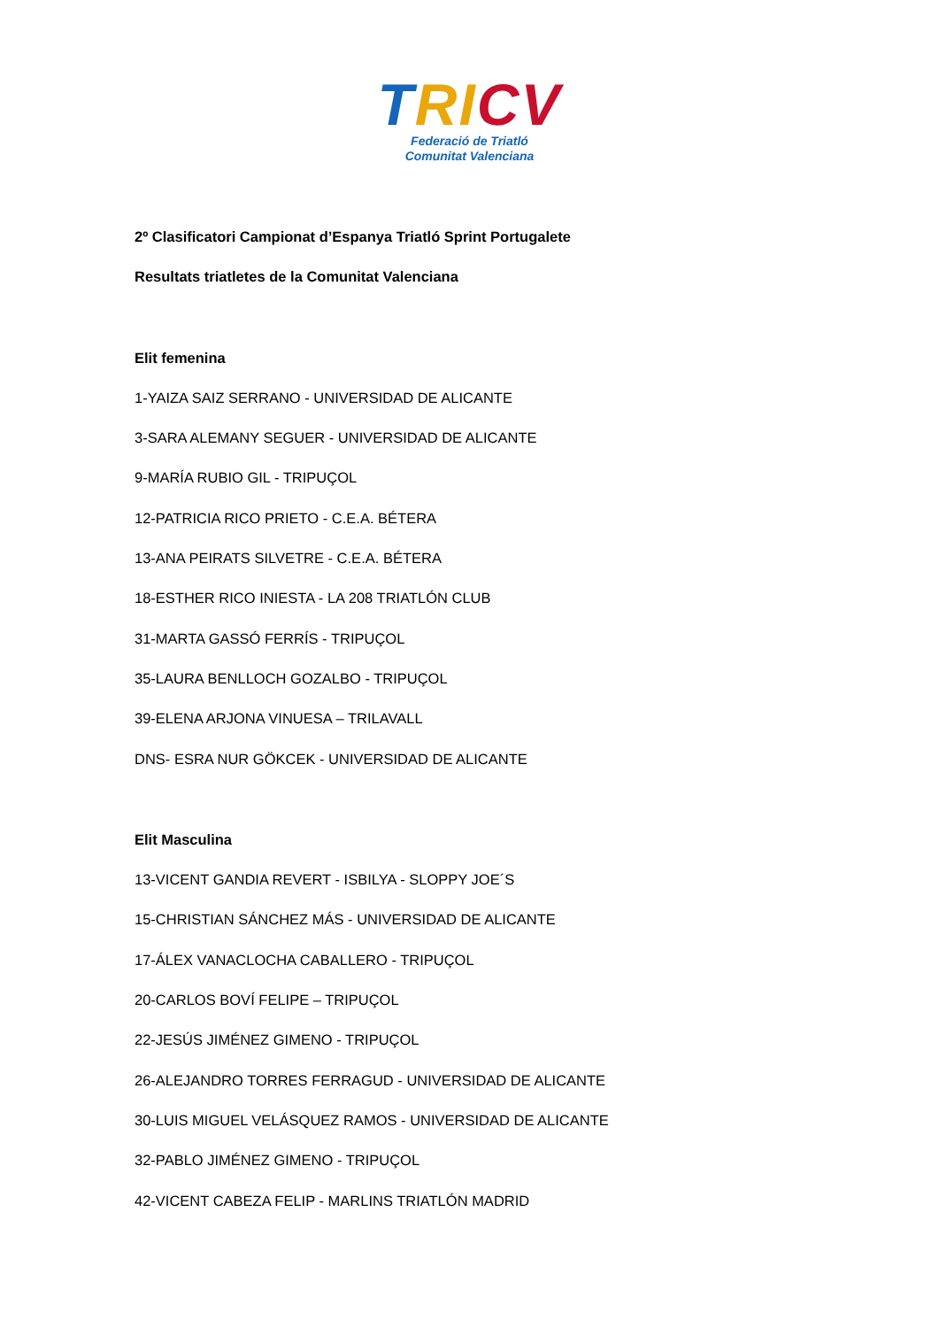TRI CV
Federació de Triatló
Comunitat Valenciana
2º Clasificatori Campionat d’Espanya Triatló Sprint Portugalete
Resultats triatletes de la Comunitat Valenciana
Elit femenina
1-YAIZA SAIZ SERRANO - UNIVERSIDAD DE ALICANTE
3-SARA ALEMANY SEGUER - UNIVERSIDAD DE ALICANTE
9-MARÍA RUBIO GIL - TRIPUÇOL
12-PATRICIA RICO PRIETO - C.E.A. BÉTERA
13-ANA PEIRATS SILVETRE - C.E.A. BÉTERA
18-ESTHER RICO INIESTA - LA 208 TRIATLÓN CLUB
31-MARTA GASSÓ FERRÍS - TRIPUÇOL
35-LAURA BENLLOCH GOZALBO - TRIPUÇOL
39-ELENA ARJONA VINUESA – TRILAVALL
DNS- ESRA NUR GÖKCEK - UNIVERSIDAD DE ALICANTE
Elit Masculina
13-VICENT GANDIA REVERT - ISBILYA - SLOPPY JOE´S
15-CHRISTIAN SÁNCHEZ MÁS - UNIVERSIDAD DE ALICANTE
17-ÁLEX VANACLOCHA CABALLERO - TRIPUÇOL
20-CARLOS BOVÍ FELIPE – TRIPUÇOL
22-JESÚS JIMÉNEZ GIMENO - TRIPUÇOL
26-ALEJANDRO TORRES FERRAGUD - UNIVERSIDAD DE ALICANTE
30-LUIS MIGUEL VELÁSQUEZ RAMOS - UNIVERSIDAD DE ALICANTE
32-PABLO JIMÉNEZ GIMENO - TRIPUÇOL
42-VICENT CABEZA FELIP - MARLINS TRIATLÓN MADRID